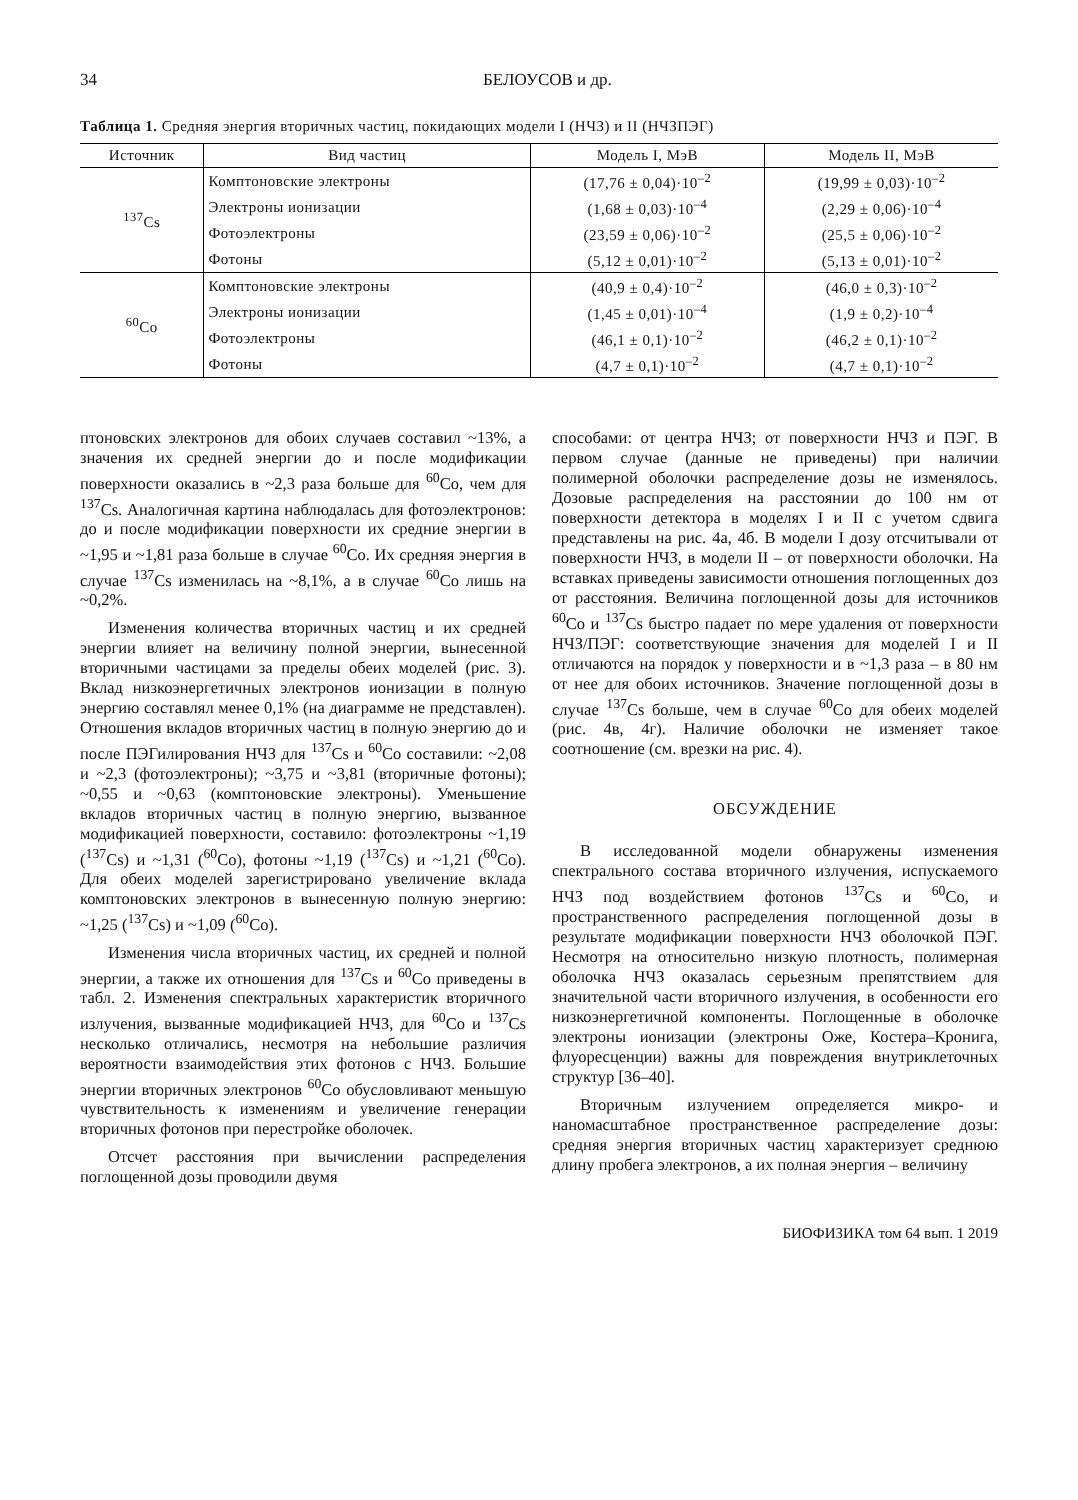34 БЕЛОУСОВ и др.
Таблица 1. Средняя энергия вторичных частиц, покидающих модели I (НЧЗ) и II (НЧЗПЭГ)
| Источник | Вид частиц | Модель I, МэВ | Модель II, МэВ |
| --- | --- | --- | --- |
| <sup>137</sup>Cs | Комптоновские электроны | (17,76 ± 0,04)·10<sup>–2</sup> | (19,99 ± 0,03)·10<sup>–2</sup> |
| | Электроны ионизации | (1,68 ± 0,03)·10<sup>–4</sup> | (2,29 ± 0,06)·10<sup>–4</sup> |
| | Фотоэлектроны | (23,59 ± 0,06)·10<sup>–2</sup> | (25,5 ± 0,06)·10<sup>–2</sup> |
| | Фотоны | (5,12 ± 0,01)·10<sup>–2</sup> | (5,13 ± 0,01)·10<sup>–2</sup> |
| <sup>60</sup>Co | Комптоновские электроны | (40,9 ± 0,4)·10<sup>–2</sup> | (46,0 ± 0,3)·10<sup>–2</sup> |
| | Электроны ионизации | (1,45 ± 0,01)·10<sup>–4</sup> | (1,9 ± 0,2)·10<sup>–4</sup> |
| | Фотоэлектроны | (46,1 ± 0,1)·10<sup>–2</sup> | (46,2 ± 0,1)·10<sup>–2</sup> |
| | Фотоны | (4,7 ± 0,1)·10<sup>–2</sup> | (4,7 ± 0,1)·10<sup>–2</sup> |
птоновских электронов для обоих случаев составил ~13%, а значения их средней энергии до и после модификации поверхности оказались в ~2,3 раза больше для <sup>60</sup>Co, чем для <sup>137</sup>Cs. Аналогичная картина наблюдалась для фотоэлектронов: до и после модификации поверхности их средние энергии в ~1,95 и ~1,81 раза больше в случае <sup>60</sup>Co. Их средняя энергия в случае <sup>137</sup>Cs изменилась на ~8,1%, а в случае <sup>60</sup>Co лишь на ~0,2%.
Изменения количества вторичных частиц и их средней энергии влияет на величину полной энергии, вынесенной вторичными частицами за пределы обеих моделей (рис. 3). Вклад низкоэнергетичных электронов ионизации в полную энергию составлял менее 0,1% (на диаграмме не представлен). Отношения вкладов вторичных частиц в полную энергию до и после ПЭГилирования НЧЗ для <sup>137</sup>Cs и <sup>60</sup>Co составили: ~2,08 и ~2,3 (фотоэлектроны); ~3,75 и ~3,81 (вторичные фотоны); ~0,55 и ~0,63 (комптоновские электроны). Уменьшение вкладов вторичных частиц в полную энергию, вызванное модификацией поверхности, составило: фотоэлектроны ~1,19 (<sup>137</sup>Cs) и ~1,31 (<sup>60</sup>Co), фотоны ~1,19 (<sup>137</sup>Cs) и ~1,21 (<sup>60</sup>Co). Для обеих моделей зарегистрировано увеличение вклада комптоновских электронов в вынесенную полную энергию: ~1,25 (<sup>137</sup>Cs) и ~1,09 (<sup>60</sup>Co).
Изменения числа вторичных частиц, их средней и полной энергии, а также их отношения для <sup>137</sup>Cs и <sup>60</sup>Co приведены в табл. 2. Изменения спектральных характеристик вторичного излучения, вызванные модификацией НЧЗ, для <sup>60</sup>Co и <sup>137</sup>Cs несколько отличались, несмотря на небольшие различия вероятности взаимодействия этих фотонов с НЧЗ. Большие энергии вторичных электронов <sup>60</sup>Co обусловливают меньшую чувствительность к изменениям и увеличение генерации вторичных фотонов при перестройке оболочек.
Отсчет расстояния при вычислении распределения поглощенной дозы проводили двумя
способами: от центра НЧЗ; от поверхности НЧЗ и ПЭГ. В первом случае (данные не приведены) при наличии полимерной оболочки распределение дозы не изменялось. Дозовые распределения на расстоянии до 100 нм от поверхности детектора в моделях I и II с учетом сдвига представлены на рис. 4а, 4б. В модели I дозу отсчитывали от поверхности НЧЗ, в модели II – от поверхности оболочки. На вставках приведены зависимости отношения поглощенных доз от расстояния. Величина поглощенной дозы для источников <sup>60</sup>Co и <sup>137</sup>Cs быстро падает по мере удаления от поверхности НЧЗ/ПЭГ: соответствующие значения для моделей I и II отличаются на порядок у поверхности и в ~1,3 раза – в 80 нм от нее для обоих источников. Значение поглощенной дозы в случае <sup>137</sup>Cs больше, чем в случае <sup>60</sup>Co для обеих моделей (рис. 4в, 4г). Наличие оболочки не изменяет такое соотношение (см. врезки на рис. 4).
ОБСУЖДЕНИЕ
В исследованной модели обнаружены изменения спектрального состава вторичного излучения, испускаемого НЧЗ под воздействием фотонов <sup>137</sup>Cs и <sup>60</sup>Co, и пространственного распределения поглощенной дозы в результате модификации поверхности НЧЗ оболочкой ПЭГ. Несмотря на относительно низкую плотность, полимерная оболочка НЧЗ оказалась серьезным препятствием для значительной части вторичного излучения, в особенности его низкоэнергетичной компоненты. Поглощенные в оболочке электроны ионизации (электроны Оже, Костера–Кронига, флуоресценции) важны для повреждения внутриклеточных структур [36–40].
Вторичным излучением определяется микро- и наномасштабное пространственное распределение дозы: средняя энергия вторичных частиц характеризует среднюю длину пробега электронов, а их полная энергия – величину
БИОФИЗИКА том 64 вып. 1 2019